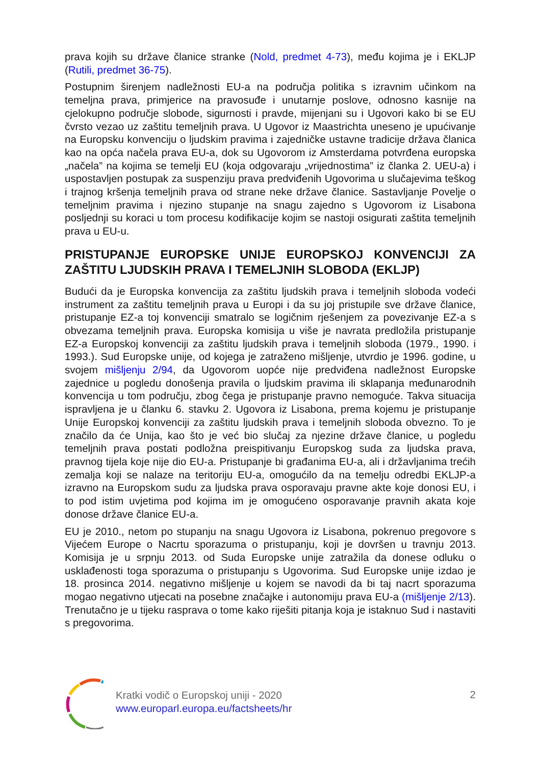prava kojih su države članice stranke (Nold, predmet 4-73), među kojima je i EKLJP (Rutili, predmet 36-75).
Postupnim širenjem nadležnosti EU-a na područja politika s izravnim učinkom na temeljna prava, primjerice na pravosuđe i unutarnje poslove, odnosno kasnije na cjelokupno područje slobode, sigurnosti i pravde, mijenjani su i Ugovori kako bi se EU čvrsto vezao uz zaštitu temeljnih prava. U Ugovor iz Maastrichta uneseno je upućivanje na Europsku konvenciju o ljudskim pravima i zajedničke ustavne tradicije država članica kao na opća načela prava EU-a, dok su Ugovorom iz Amsterdama potvrđena europska „načela” na kojima se temelji EU (koja odgovaraju „vrijednostima” iz članka 2. UEU-a) i uspostavljen postupak za suspenziju prava predviđenih Ugovorima u slučajevima teškog i trajnog kršenja temeljnih prava od strane neke države članice. Sastavljanje Povelje o temeljnim pravima i njezino stupanje na snagu zajedno s Ugovorom iz Lisabona posljednji su koraci u tom procesu kodifikacije kojim se nastoji osigurati zaštita temeljnih prava u EU-u.
PRISTUPANJE EUROPSKE UNIJE EUROPSKOJ KONVENCIJI ZA ZAŠTITU LJUDSKIH PRAVA I TEMELJNIH SLOBODA (EKLJP)
Budući da je Europska konvencija za zaštitu ljudskih prava i temeljnih sloboda vodeći instrument za zaštitu temeljnih prava u Europi i da su joj pristupile sve države članice, pristupanje EZ-a toj konvenciji smatralo se logičnim rješenjem za povezivanje EZ-a s obvezama temeljnih prava. Europska komisija u više je navrata predložila pristupanje EZ-a Europskoj konvenciji za zaštitu ljudskih prava i temeljnih sloboda (1979., 1990. i 1993.). Sud Europske unije, od kojega je zatraženo mišljenje, utvrdio je 1996. godine, u svojem mišljenju 2/94, da Ugovorom uopće nije predviđena nadležnost Europske zajednice u pogledu donošenja pravila o ljudskim pravima ili sklapanja međunarodnih konvencija u tom području, zbog čega je pristupanje pravno nemoguće. Takva situacija ispravljena je u članku 6. stavku 2. Ugovora iz Lisabona, prema kojemu je pristupanje Unije Europskoj konvenciji za zaštitu ljudskih prava i temeljnih sloboda obvezno. To je značilo da će Unija, kao što je već bio slučaj za njezine države članice, u pogledu temeljnih prava postati podložna preispitivanju Europskog suda za ljudska prava, pravnog tijela koje nije dio EU-a. Pristupanje bi građanima EU-a, ali i državljanima trećih zemalja koji se nalaze na teritoriju EU-a, omogućilo da na temelju odredbi EKLJP-a izravno na Europskom sudu za ljudska prava osporavaju pravne akte koje donosi EU, i to pod istim uvjetima pod kojima im je omogućeno osporavanje pravnih akata koje donose države članice EU-a.
EU je 2010., netom po stupanju na snagu Ugovora iz Lisabona, pokrenuo pregovore s Vijećem Europe o Nacrtu sporazuma o pristupanju, koji je dovršen u travnju 2013. Komisija je u srpnju 2013. od Suda Europske unije zatražila da donese odluku o usklađenosti toga sporazuma o pristupanju s Ugovorima. Sud Europske unije izdao je 18. prosinca 2014. negativno mišljenje u kojem se navodi da bi taj nacrt sporazuma mogao negativno utjecati na posebne značajke i autonomiju prava EU-a (mišljenje 2/13). Trenutačno je u tijeku rasprava o tome kako riješiti pitanja koja je istaknuo Sud i nastaviti s pregovorima.
Kratki vodič o Europskoj uniji - 2020
www.europarl.europa.eu/factsheets/hr
2